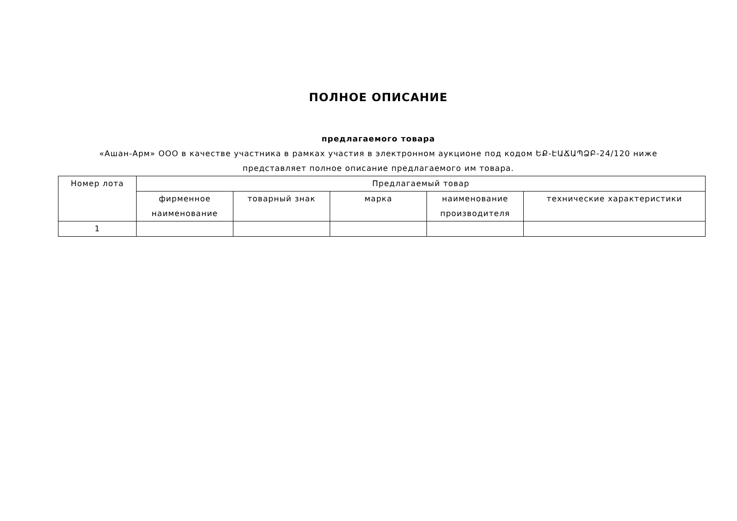ПОЛНОЕ ОПИСАНИЕ
предлагаемого товара
«Ашан-Арм» ООО в качестве участника в рамках участия в электронном аукционе под кодом ԵՔ-ԷԱՃԱՊՁԲ-24/120 ниже представляет полное описание предлагаемого им товара.
| Номер лота | Предлагаемый товар | | | | |
| --- | --- | --- | --- | --- | --- |
| | фирменное наименование | товарный знак | марка | наименование производителя | технические характеристики |
| 1 | | | | | |